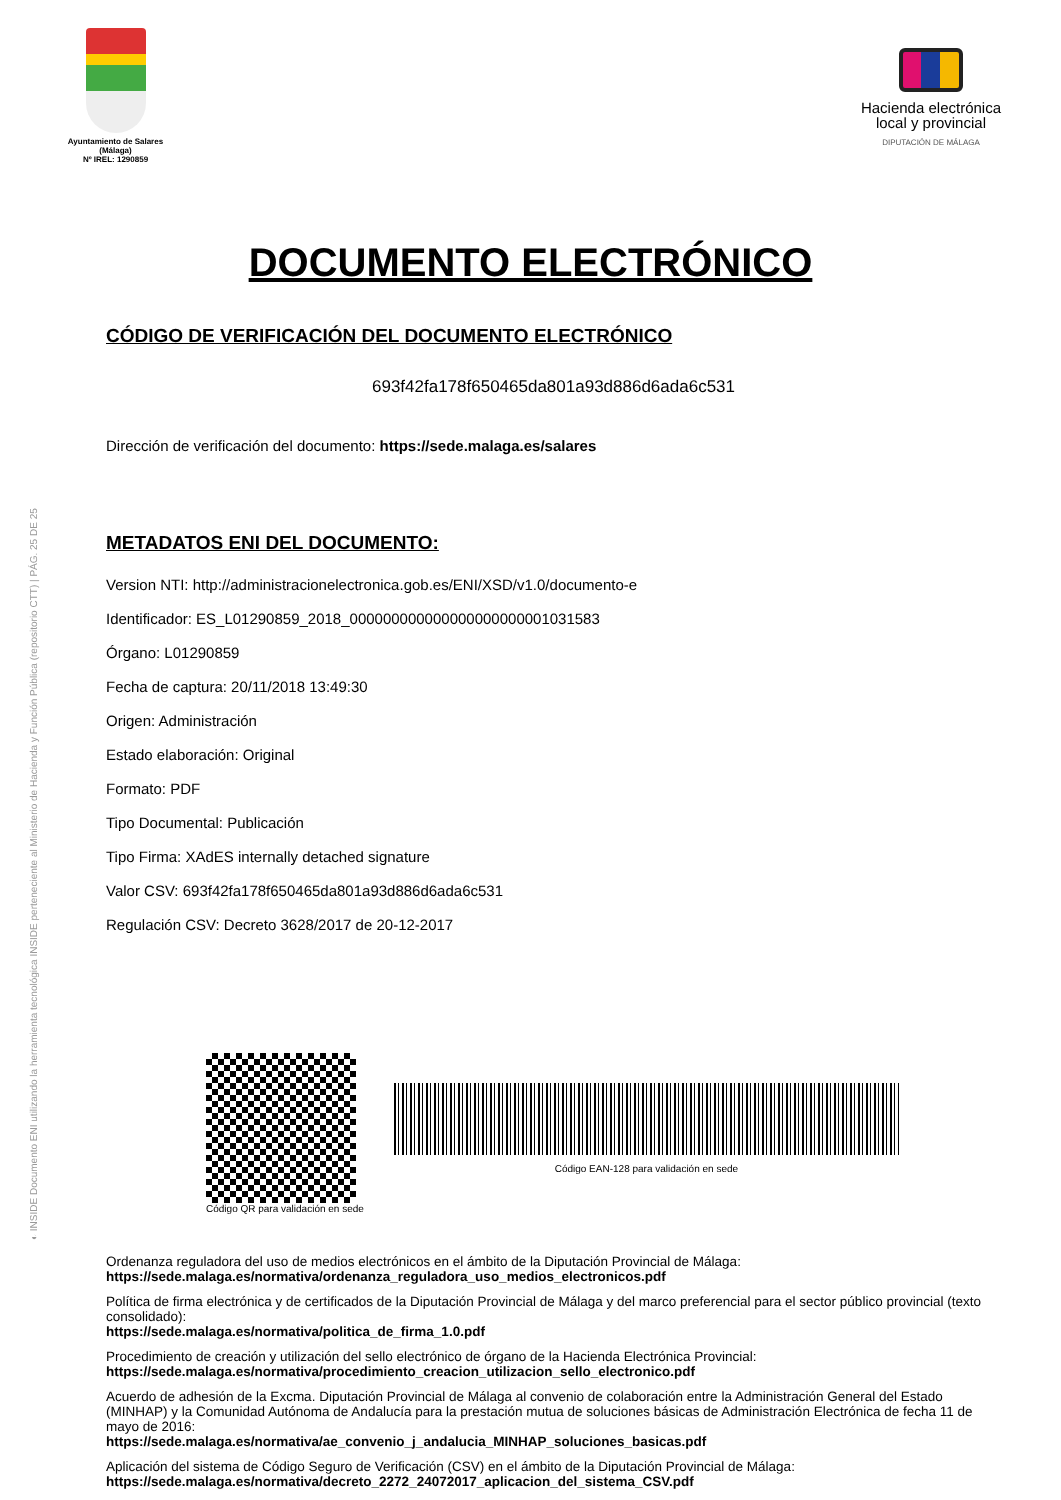◐ INSIDE Documento ENI utilizando la herramienta tecnológica INSIDE perteneciente al Ministerio de Hacienda y Función Pública (repositorio CTT) | PÁG. 25 DE 25
Ayuntamiento de Salares
(Málaga)
Nº IREL: 1290859
Hacienda electrónica
local y provincial
DIPUTACIÓN DE MÁLAGA
DOCUMENTO ELECTRÓNICO
CÓDIGO DE VERIFICACIÓN DEL DOCUMENTO ELECTRÓNICO
693f42fa178f650465da801a93d886d6ada6c531
Dirección de verificación del documento: https://sede.malaga.es/salares
METADATOS ENI DEL DOCUMENTO:
Version NTI: http://administracionelectronica.gob.es/ENI/XSD/v1.0/documento-e
Identificador: ES_L01290859_2018_000000000000000000000001031583
Órgano: L01290859
Fecha de captura: 20/11/2018 13:49:30
Origen: Administración
Estado elaboración: Original
Formato: PDF
Tipo Documental: Publicación
Tipo Firma: XAdES internally detached signature
Valor CSV: 693f42fa178f650465da801a93d886d6ada6c531
Regulación CSV: Decreto 3628/2017 de 20-12-2017
Código QR para validación en sede
Código EAN-128 para validación en sede
Ordenanza reguladora del uso de medios electrónicos en el ámbito de la Diputación Provincial de Málaga:
https://sede.malaga.es/normativa/ordenanza_reguladora_uso_medios_electronicos.pdf
Política de firma electrónica y de certificados de la Diputación Provincial de Málaga y del marco preferencial para el sector público provincial (texto consolidado):
https://sede.malaga.es/normativa/politica_de_firma_1.0.pdf
Procedimiento de creación y utilización del sello electrónico de órgano de la Hacienda Electrónica Provincial:
https://sede.malaga.es/normativa/procedimiento_creacion_utilizacion_sello_electronico.pdf
Acuerdo de adhesión de la Excma. Diputación Provincial de Málaga al convenio de colaboración entre la Administración General del Estado (MINHAP) y la Comunidad Autónoma de Andalucía para la prestación mutua de soluciones básicas de Administración Electrónica de fecha 11 de mayo de 2016:
https://sede.malaga.es/normativa/ae_convenio_j_andalucia_MINHAP_soluciones_basicas.pdf
Aplicación del sistema de Código Seguro de Verificación (CSV) en el ámbito de la Diputación Provincial de Málaga:
https://sede.malaga.es/normativa/decreto_2272_24072017_aplicacion_del_sistema_CSV.pdf